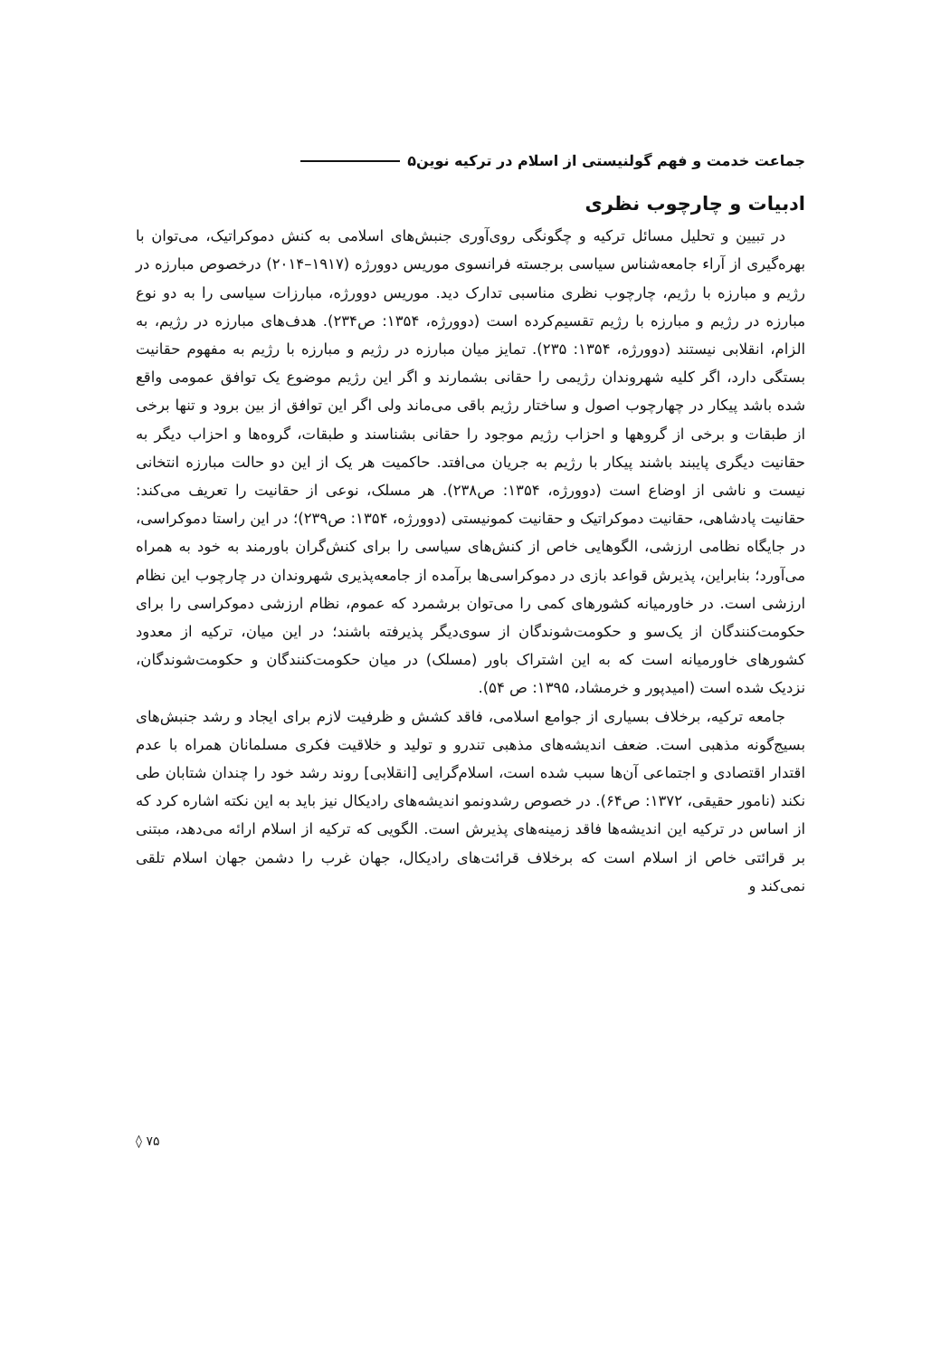جماعت خدمت و فهم گولنیستی از اسلام در ترکیه نوین۵
ادبیات و چارچوب نظری
در تبیین و تحلیل مسائل ترکیه و چگونگی روی‌آوری جنبش‌های اسلامی به کنش دموکراتیک، می‌توان با بهره‌گیری از آراء جامعه‌شناس سیاسی برجسته فرانسوی موریس دوورژه (۱۹۱۷–۲۰۱۴) درخصوص مبارزه در رژیم و مبارزه با رژیم، چارچوب نظری مناسبی تدارک دید. موریس دوورژه، مبارزات سیاسی را به دو نوع مبارزه در رژیم و مبارزه با رژیم تقسیم‌کرده است (دوورژه، ۱۳۵۴: ص۲۳۴). هدف‌های مبارزه در رژیم، به الزام، انقلابی نیستند (دوورژه، ۱۳۵۴: ۲۳۵). تمایز میان مبارزه در رژیم و مبارزه با رژیم به مفهوم حقانیت بستگی دارد، اگر کلیه شهروندان رژیمی را حقانی بشمارند و اگر این رژیم موضوع یک توافق عمومی واقع شده باشد پیکار در چهارچوب اصول و ساختار رژیم باقی می‌ماند ولی اگر این توافق از بین برود و تنها برخی از طبقات و برخی از گروهها و احزاب رژیم موجود را حقانی بشناسند و طبقات، گروه‌ها و احزاب دیگر به حقانیت دیگری پایبند باشند پیکار با رژیم به جریان می‌افتد. حاکمیت هر یک از این دو حالت مبارزه انتخانی نیست و ناشی از اوضاع است (دوورژه، ۱۳۵۴: ص۲۳۸). هر مسلک، نوعی از حقانیت را تعریف می‌کند: حقانیت پادشاهی، حقانیت دموکراتیک و حقانیت کمونیستی (دوورژه، ۱۳۵۴: ص۲۳۹)؛ در این راستا دموکراسی، در جایگاه نظامی ارزشی، الگوهایی خاص از کنش‌های سیاسی را برای کنش‌گران باورمند به خود به همراه می‌آورد؛ بنابراین، پذیرش قواعد بازی در دموکراسی‌ها برآمده از جامعه‌پذیری شهروندان در چارچوب این نظام ارزشی است. در خاورمیانه کشورهای کمی را می‌توان برشمرد که عموم، نظام ارزشی دموکراسی را برای حکومت‌کنندگان از یک‌سو و حکومت‌شوندگان از سوی‌دیگر پذیرفته باشند؛ در این میان، ترکیه از معدود کشورهای خاورمیانه است که به این اشتراک باور (مسلک) در میان حکومت‌کنندگان و حکومت‌شوندگان، نزدیک شده است (امیدپور و خرمشاد، ۱۳۹۵: ص ۵۴).
جامعه ترکیه، برخلاف بسیاری از جوامع اسلامی، فاقد کشش و ظرفیت لازم برای ایجاد و رشد جنبش‌های بسیج‌گونه مذهبی است. ضعف اندیشه‌های مذهبی تندرو و تولید و خلاقیت فکری مسلمانان همراه با عدم اقتدار اقتصادی و اجتماعی آن‌ها سبب شده است، اسلام‌گرایی [انقلابی] روند رشد خود را چندان شتابان طی نکند (نامور حقیقی، ۱۳۷۲: ص۶۴). در خصوص رشدونمو اندیشه‌های رادیکال نیز باید به این نکته اشاره کرد که از اساس در ترکیه این اندیشه‌ها فاقد زمینه‌های پذیرش است. الگویی که ترکیه از اسلام ارائه می‌دهد، مبتنی بر قرائتی خاص از اسلام است که برخلاف قرائت‌های رادیکال، جهان غرب را دشمن جهان اسلام تلقی نمی‌کند و
۷۵ ◊